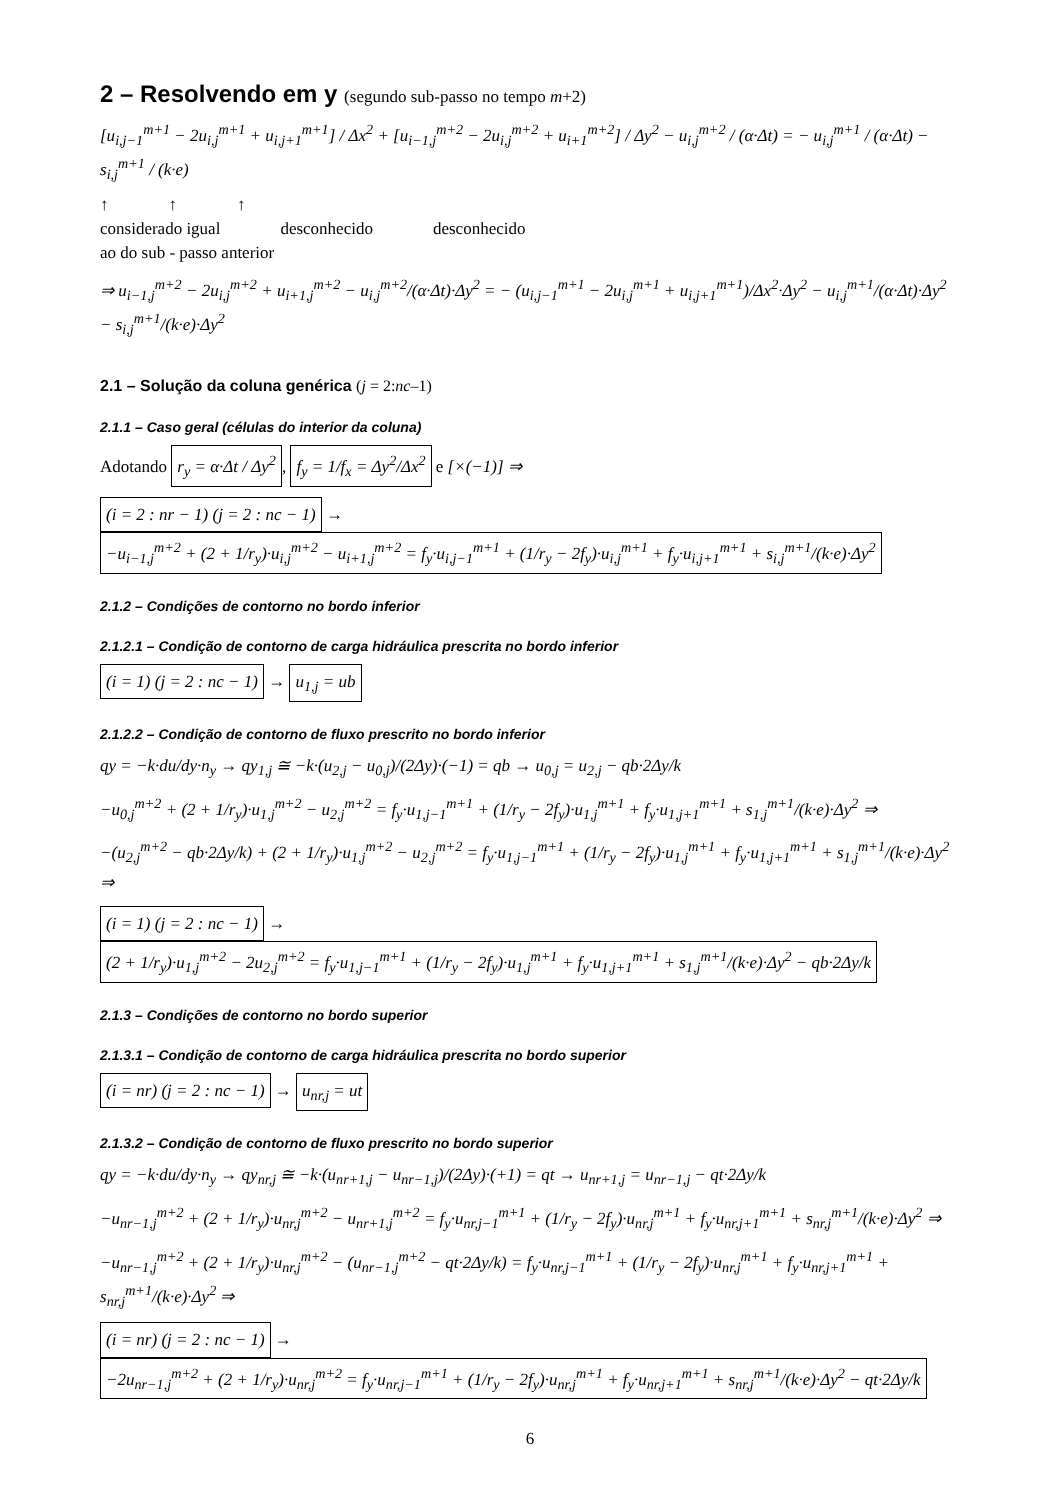2 – Resolvendo em y (segundo sub-passo no tempo m+2)
[u<sub>i,j−1</sub><sup>m+1</sup> − 2u<sub>i,j</sub><sup>m+1</sup> + u<sub>i,j+1</sub><sup>m+1</sup>] / Δx<sup>2</sup> + [u<sub>i−1,j</sub><sup>m+2</sup> − 2u<sub>i,j</sub><sup>m+2</sup> + u<sub>i+1</sub><sup>m+2</sup>] / Δy<sup>2</sup> − u<sub>i,j</sub><sup>m+2</sup> / (α·Δt) = − u<sub>i,j</sub><sup>m+1</sup> / (α·Δt) − s<sub>i,j</sub><sup>m+1</sup> / (k·e)
↑ ↑ ↑
considerado igual desconhecido desconhecido
ao do sub - passo anterior
⇒ u<sub>i−1,j</sub><sup>m+2</sup> − 2u<sub>i,j</sub><sup>m+2</sup> + u<sub>i+1,j</sub><sup>m+2</sup> − u<sub>i,j</sub><sup>m+2</sup>/(α·Δt)·Δy<sup>2</sup> = − (u<sub>i,j−1</sub><sup>m+1</sup> − 2u<sub>i,j</sub><sup>m+1</sup> + u<sub>i,j+1</sub><sup>m+1</sup>)/Δx<sup>2</sup>·Δy<sup>2</sup> − u<sub>i,j</sub><sup>m+1</sup>/(α·Δt)·Δy<sup>2</sup> − s<sub>i,j</sub><sup>m+1</sup>/(k·e)·Δy<sup>2</sup>
2.1 – Solução da coluna genérica (j = 2:nc–1)
2.1.1 – Caso geral (células do interior da coluna)
Adotando r<sub>y</sub> = α·Δt / Δy<sup>2</sup>, f<sub>y</sub> = 1/f<sub>x</sub> = Δy<sup>2</sup>/Δx<sup>2</sup> e [×(−1)] ⇒
(i = 2 : nr − 1) (j = 2 : nc − 1) → −u<sub>i−1,j</sub><sup>m+2</sup> + (2 + 1/r<sub>y</sub>)·u<sub>i,j</sub><sup>m+2</sup> − u<sub>i+1,j</sub><sup>m+2</sup> = f<sub>y</sub>·u<sub>i,j−1</sub><sup>m+1</sup> + (1/r<sub>y</sub> − 2f<sub>y</sub>)·u<sub>i,j</sub><sup>m+1</sup> + f<sub>y</sub>·u<sub>i,j+1</sub><sup>m+1</sup> + s<sub>i,j</sub><sup>m+1</sup>/(k·e)·Δy<sup>2</sup>
2.1.2 – Condições de contorno no bordo inferior
2.1.2.1 – Condição de contorno de carga hidráulica prescrita no bordo inferior
(i = 1) (j = 2 : nc − 1) → u<sub>1,j</sub> = ub
2.1.2.2 – Condição de contorno de fluxo prescrito no bordo inferior
qy = −k·du/dy·n<sub>y</sub> → qy<sub>1,j</sub> ≅ −k·(u<sub>2,j</sub> − u<sub>0,j</sub>)/(2Δy)·(−1) = qb → u<sub>0,j</sub> = u<sub>2,j</sub> − qb·2Δy/k
−u<sub>0,j</sub><sup>m+2</sup> + (2 + 1/r<sub>y</sub>)·u<sub>1,j</sub><sup>m+2</sup> − u<sub>2,j</sub><sup>m+2</sup> = f<sub>y</sub>·u<sub>1,j−1</sub><sup>m+1</sup> + (1/r<sub>y</sub> − 2f<sub>y</sub>)·u<sub>1,j</sub><sup>m+1</sup> + f<sub>y</sub>·u<sub>1,j+1</sub><sup>m+1</sup> + s<sub>1,j</sub><sup>m+1</sup>/(k·e)·Δy<sup>2</sup> ⇒
−(u<sub>2,j</sub><sup>m+2</sup> − qb·2Δy/k) + (2 + 1/r<sub>y</sub>)·u<sub>1,j</sub><sup>m+2</sup> − u<sub>2,j</sub><sup>m+2</sup> = f<sub>y</sub>·u<sub>1,j−1</sub><sup>m+1</sup> + (1/r<sub>y</sub> − 2f<sub>y</sub>)·u<sub>1,j</sub><sup>m+1</sup> + f<sub>y</sub>·u<sub>1,j+1</sub><sup>m+1</sup> + s<sub>1,j</sub><sup>m+1</sup>/(k·e)·Δy<sup>2</sup> ⇒
(i = 1) (j = 2 : nc − 1) → (2 + 1/r<sub>y</sub>)·u<sub>1,j</sub><sup>m+2</sup> − 2u<sub>2,j</sub><sup>m+2</sup> = f<sub>y</sub>·u<sub>1,j−1</sub><sup>m+1</sup> + (1/r<sub>y</sub> − 2f<sub>y</sub>)·u<sub>1,j</sub><sup>m+1</sup> + f<sub>y</sub>·u<sub>1,j+1</sub><sup>m+1</sup> + s<sub>1,j</sub><sup>m+1</sup>/(k·e)·Δy<sup>2</sup> − qb·2Δy/k
2.1.3 – Condições de contorno no bordo superior
2.1.3.1 – Condição de contorno de carga hidráulica prescrita no bordo superior
(i = nr) (j = 2 : nc − 1) → u<sub>nr,j</sub> = ut
2.1.3.2 – Condição de contorno de fluxo prescrito no bordo superior
qy = −k·du/dy·n<sub>y</sub> → qy<sub>nr,j</sub> ≅ −k·(u<sub>nr+1,j</sub> − u<sub>nr−1,j</sub>)/(2Δy)·(+1) = qt → u<sub>nr+1,j</sub> = u<sub>nr−1,j</sub> − qt·2Δy/k
−u<sub>nr−1,j</sub><sup>m+2</sup> + (2 + 1/r<sub>y</sub>)·u<sub>nr,j</sub><sup>m+2</sup> − u<sub>nr+1,j</sub><sup>m+2</sup> = f<sub>y</sub>·u<sub>nr,j−1</sub><sup>m+1</sup> + (1/r<sub>y</sub> − 2f<sub>y</sub>)·u<sub>nr,j</sub><sup>m+1</sup> + f<sub>y</sub>·u<sub>nr,j+1</sub><sup>m+1</sup> + s<sub>nr,j</sub><sup>m+1</sup>/(k·e)·Δy<sup>2</sup> ⇒
−u<sub>nr−1,j</sub><sup>m+2</sup> + (2 + 1/r<sub>y</sub>)·u<sub>nr,j</sub><sup>m+2</sup> − (u<sub>nr−1,j</sub><sup>m+2</sup> − qt·2Δy/k) = f<sub>y</sub>·u<sub>nr,j−1</sub><sup>m+1</sup> + (1/r<sub>y</sub> − 2f<sub>y</sub>)·u<sub>nr,j</sub><sup>m+1</sup> + f<sub>y</sub>·u<sub>nr,j+1</sub><sup>m+1</sup> + s<sub>nr,j</sub><sup>m+1</sup>/(k·e)·Δy<sup>2</sup> ⇒
(i = nr) (j = 2 : nc − 1) → −2u<sub>nr−1,j</sub><sup>m+2</sup> + (2 + 1/r<sub>y</sub>)·u<sub>nr,j</sub><sup>m+2</sup> = f<sub>y</sub>·u<sub>nr,j−1</sub><sup>m+1</sup> + (1/r<sub>y</sub> − 2f<sub>y</sub>)·u<sub>nr,j</sub><sup>m+1</sup> + f<sub>y</sub>·u<sub>nr,j+1</sub><sup>m+1</sup> + s<sub>nr,j</sub><sup>m+1</sup>/(k·e)·Δy<sup>2</sup> − qt·2Δy/k
6